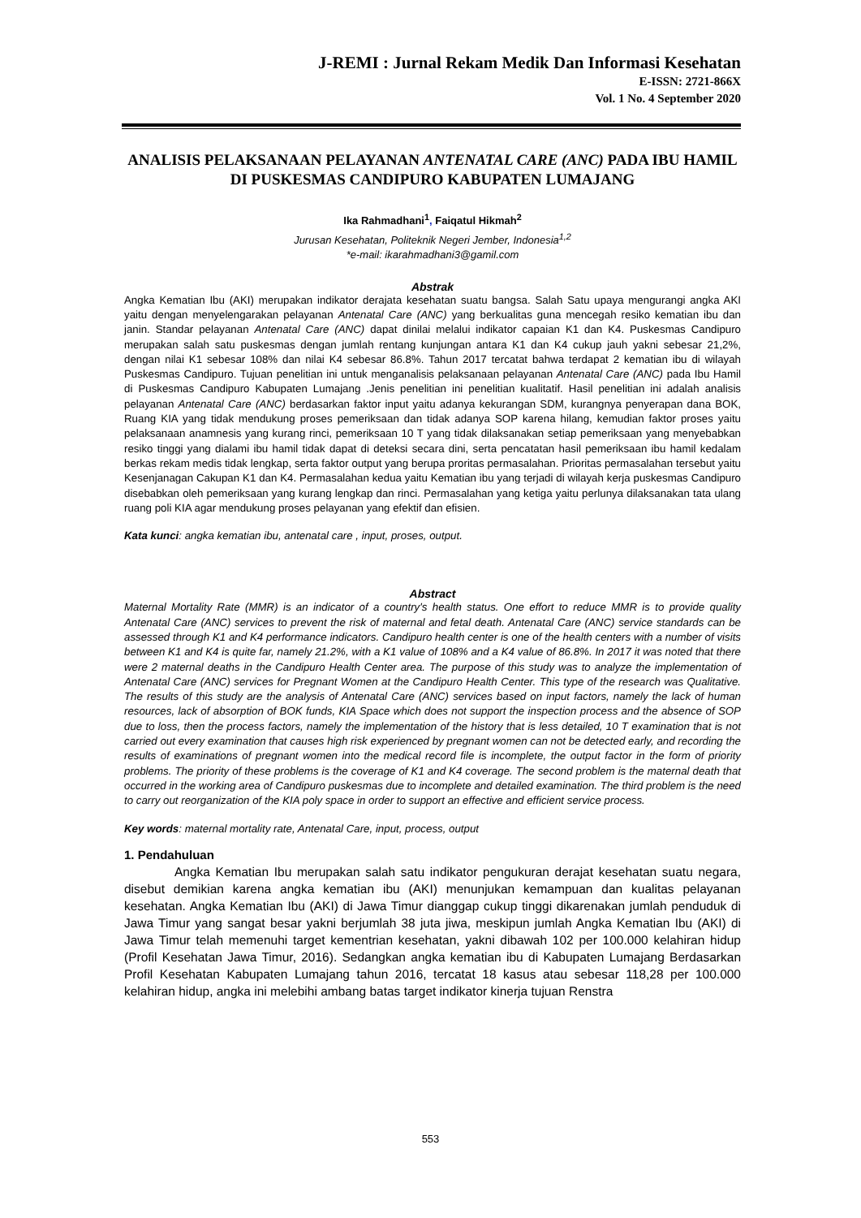J-REMI : Jurnal Rekam Medik Dan Informasi Kesehatan
E-ISSN: 2721-866X
Vol. 1 No. 4 September 2020
ANALISIS PELAKSANAAN PELAYANAN ANTENATAL CARE (ANC) PADA IBU HAMIL DI PUSKESMAS CANDIPURO KABUPATEN LUMAJANG
Ika Rahmadhani<sup>1</sup>, Faiqatul Hikmah<sup>2</sup>
Jurusan Kesehatan, Politeknik Negeri Jember, Indonesia<sup>1,2</sup>
*e-mail: ikarahmadhani3@gamil.com
Abstrak
Angka Kematian Ibu (AKI) merupakan indikator derajata kesehatan suatu bangsa. Salah Satu upaya mengurangi angka AKI yaitu dengan menyelengarakan pelayanan Antenatal Care (ANC) yang berkualitas guna mencegah resiko kematian ibu dan janin. Standar pelayanan Antenatal Care (ANC) dapat dinilai melalui indikator capaian K1 dan K4. Puskesmas Candipuro merupakan salah satu puskesmas dengan jumlah rentang kunjungan antara K1 dan K4 cukup jauh yakni sebesar 21,2%, dengan nilai K1 sebesar 108% dan nilai K4 sebesar 86.8%. Tahun 2017 tercatat bahwa terdapat 2 kematian ibu di wilayah Puskesmas Candipuro. Tujuan penelitian ini untuk menganalisis pelaksanaan pelayanan Antenatal Care (ANC) pada Ibu Hamil di Puskesmas Candipuro Kabupaten Lumajang .Jenis penelitian ini penelitian kualitatif. Hasil penelitian ini adalah analisis pelayanan Antenatal Care (ANC) berdasarkan faktor input yaitu adanya kekurangan SDM, kurangnya penyerapan dana BOK, Ruang KIA yang tidak mendukung proses pemeriksaan dan tidak adanya SOP karena hilang, kemudian faktor proses yaitu pelaksanaan anamnesis yang kurang rinci, pemeriksaan 10 T yang tidak dilaksanakan setiap pemeriksaan yang menyebabkan resiko tinggi yang dialami ibu hamil tidak dapat di deteksi secara dini, serta pencatatan hasil pemeriksaan ibu hamil kedalam berkas rekam medis tidak lengkap, serta faktor output yang berupa proritas permasalahan. Prioritas permasalahan tersebut yaitu Kesenjanagan Cakupan K1 dan K4. Permasalahan kedua yaitu Kematian ibu yang terjadi di wilayah kerja puskesmas Candipuro disebabkan oleh pemeriksaan yang kurang lengkap dan rinci. Permasalahan yang ketiga yaitu perlunya dilaksanakan tata ulang ruang poli KIA agar mendukung proses pelayanan yang efektif dan efisien.
Kata kunci: angka kematian ibu, antenatal care , input, proses, output.
Abstract
Maternal Mortality Rate (MMR) is an indicator of a country's health status. One effort to reduce MMR is to provide quality Antenatal Care (ANC) services to prevent the risk of maternal and fetal death. Antenatal Care (ANC) service standards can be assessed through K1 and K4 performance indicators. Candipuro health center is one of the health centers with a number of visits between K1 and K4 is quite far, namely 21.2%, with a K1 value of 108% and a K4 value of 86.8%. In 2017 it was noted that there were 2 maternal deaths in the Candipuro Health Center area. The purpose of this study was to analyze the implementation of Antenatal Care (ANC) services for Pregnant Women at the Candipuro Health Center. This type of the research was Qualitative. The results of this study are the analysis of Antenatal Care (ANC) services based on input factors, namely the lack of human resources, lack of absorption of BOK funds, KIA Space which does not support the inspection process and the absence of SOP due to loss, then the process factors, namely the implementation of the history that is less detailed, 10 T examination that is not carried out every examination that causes high risk experienced by pregnant women can not be detected early, and recording the results of examinations of pregnant women into the medical record file is incomplete, the output factor in the form of priority problems. The priority of these problems is the coverage of K1 and K4 coverage. The second problem is the maternal death that occurred in the working area of Candipuro puskesmas due to incomplete and detailed examination. The third problem is the need to carry out reorganization of the KIA poly space in order to support an effective and efficient service process.
Key words: maternal mortality rate, Antenatal Care, input, process, output
1. Pendahuluan
Angka Kematian Ibu merupakan salah satu indikator pengukuran derajat kesehatan suatu negara, disebut demikian karena angka kematian ibu (AKI) menunjukan kemampuan dan kualitas pelayanan kesehatan. Angka Kematian Ibu (AKI) di Jawa Timur dianggap cukup tinggi dikarenakan jumlah penduduk di Jawa Timur yang sangat besar yakni berjumlah 38 juta jiwa, meskipun jumlah Angka Kematian Ibu (AKI) di Jawa Timur telah memenuhi target kementrian kesehatan, yakni dibawah 102 per 100.000 kelahiran hidup (Profil Kesehatan Jawa Timur, 2016). Sedangkan angka kematian ibu di Kabupaten Lumajang Berdasarkan Profil Kesehatan Kabupaten Lumajang tahun 2016, tercatat 18 kasus atau sebesar 118,28 per 100.000 kelahiran hidup, angka ini melebihi ambang batas target indikator kinerja tujuan Renstra
553